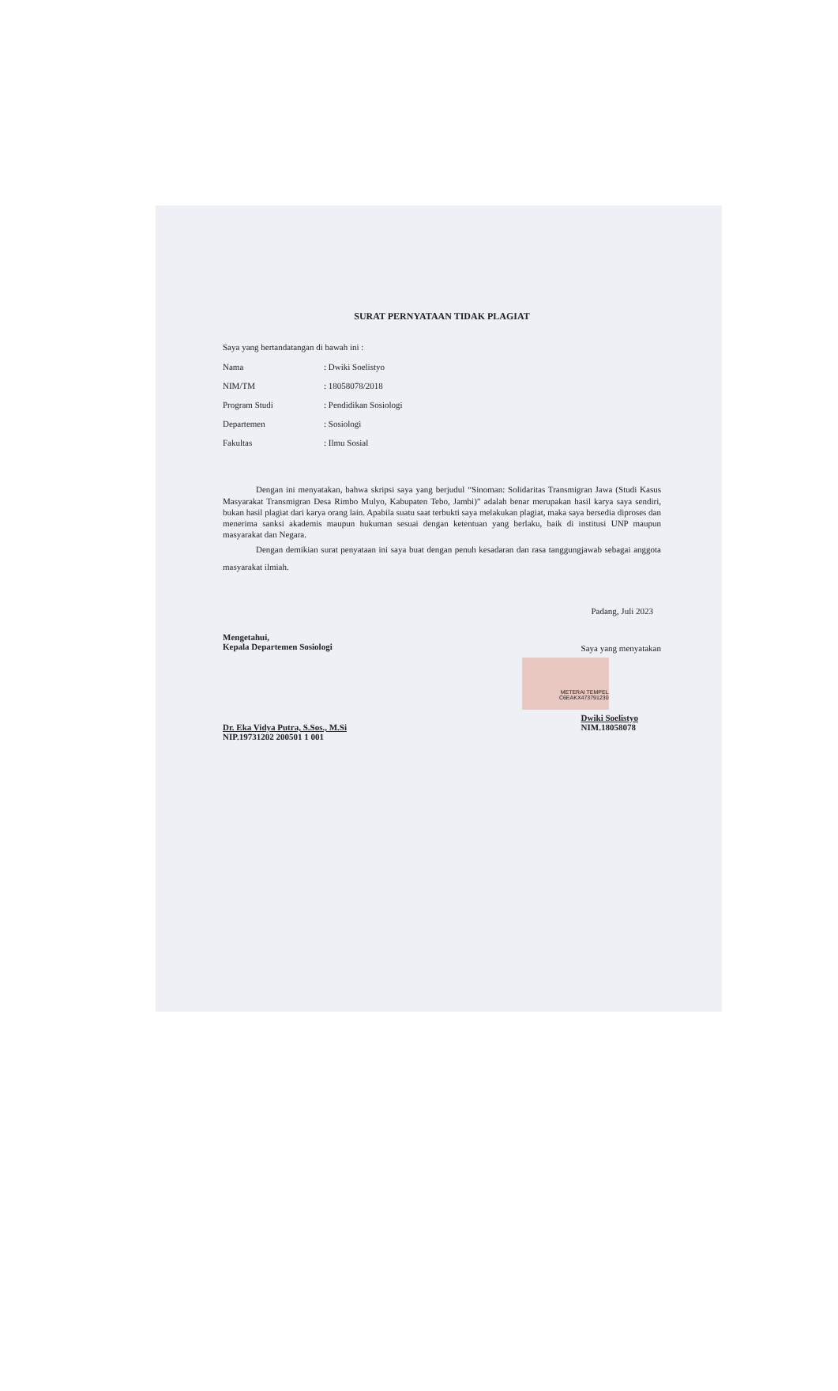SURAT PERNYATAAN TIDAK PLAGIAT
Saya yang bertandatangan di bawah ini :
| Nama | : Dwiki Soelistyo |
| NIM/TM | : 18058078/2018 |
| Program Studi | : Pendidikan Sosiologi |
| Departemen | : Sosiologi |
| Fakultas | : Ilmu Sosial |
Dengan ini menyatakan, bahwa skripsi saya yang berjudul “Sinoman: Solidaritas Transmigran Jawa (Studi Kasus Masyarakat Transmigran Desa Rimbo Mulyo, Kabupaten Tebo, Jambi)” adalah benar merupakan hasil karya saya sendiri, bukan hasil plagiat dari karya orang lain. Apabila suatu saat terbukti saya melakukan plagiat, maka saya bersedia diproses dan menerima sanksi akademis maupun hukuman sesuai dengan ketentuan yang berlaku, baik di institusi UNP maupun masyarakat dan Negara.
Dengan demikian surat penyataan ini saya buat dengan penuh kesadaran dan rasa tanggungjawab sebagai anggota masyarakat ilmiah.
Padang, Juli 2023
Mengetahui,
Kepala Departemen Sosiologi
Dr. Eka Vidya Putra, S.Sos., M.Si
NIP.19731202 200501 1 001
Saya yang menyatakan
METERAI TEMPEL
C6EAKX473791230
Dwiki Soelistyo
NIM.18058078